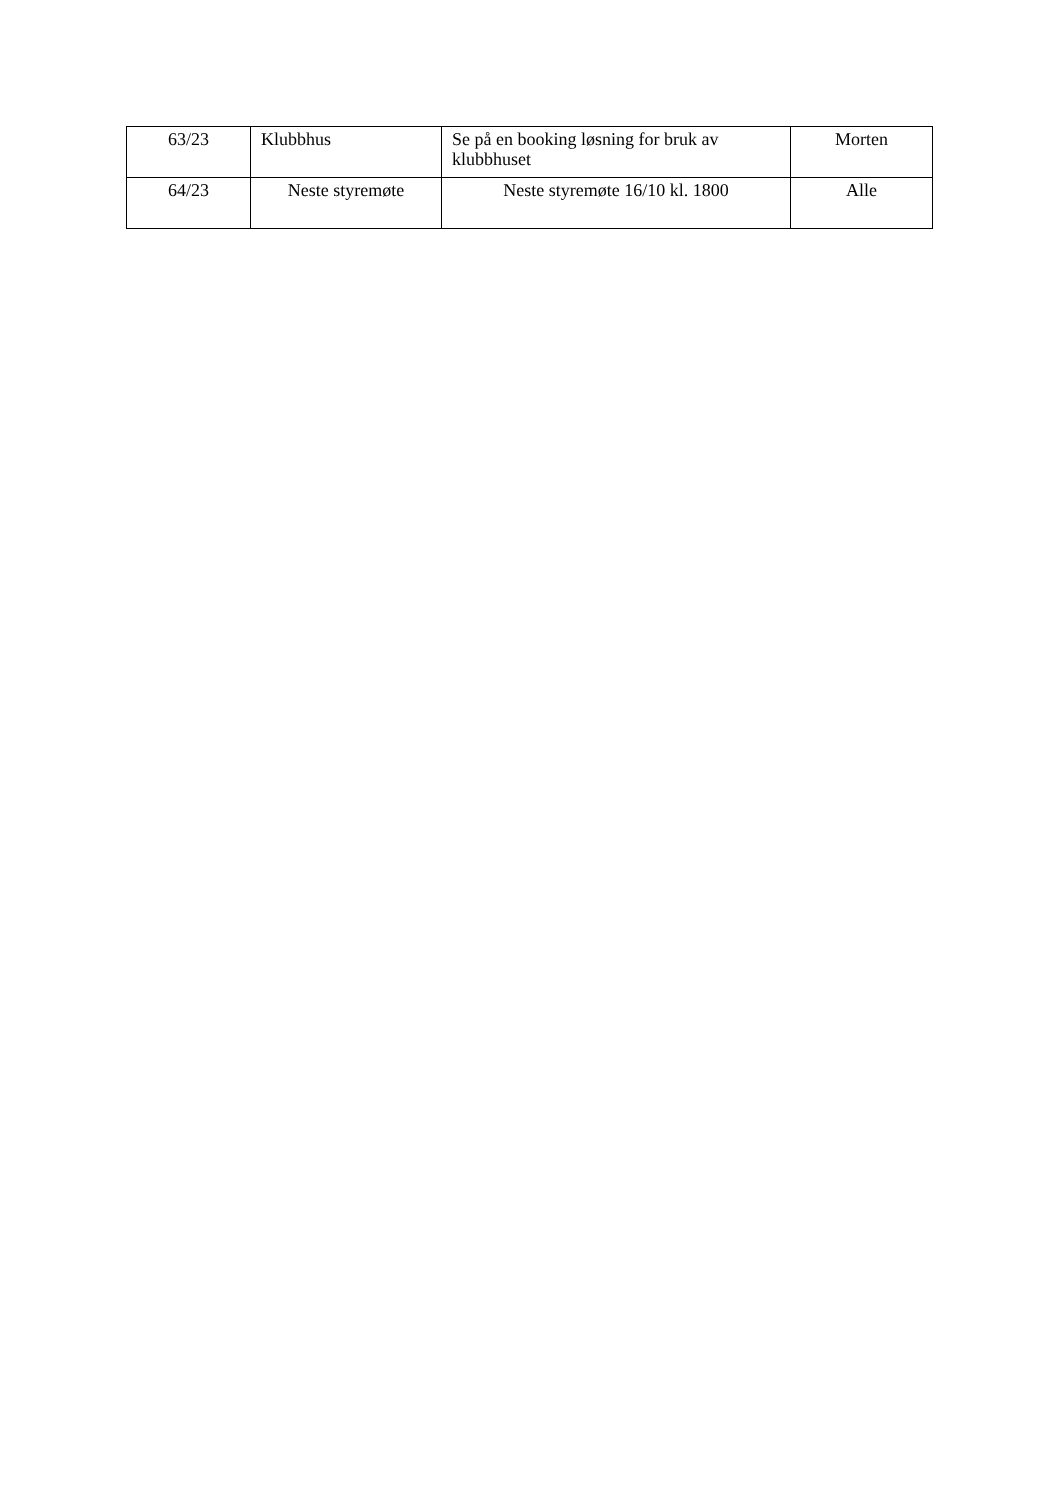| 63/23 | Klubbhus | Se på en booking løsning for bruk av klubbhuset | Morten |
| 64/23 | Neste styremøte | Neste styremøte 16/10 kl. 1800 | Alle |